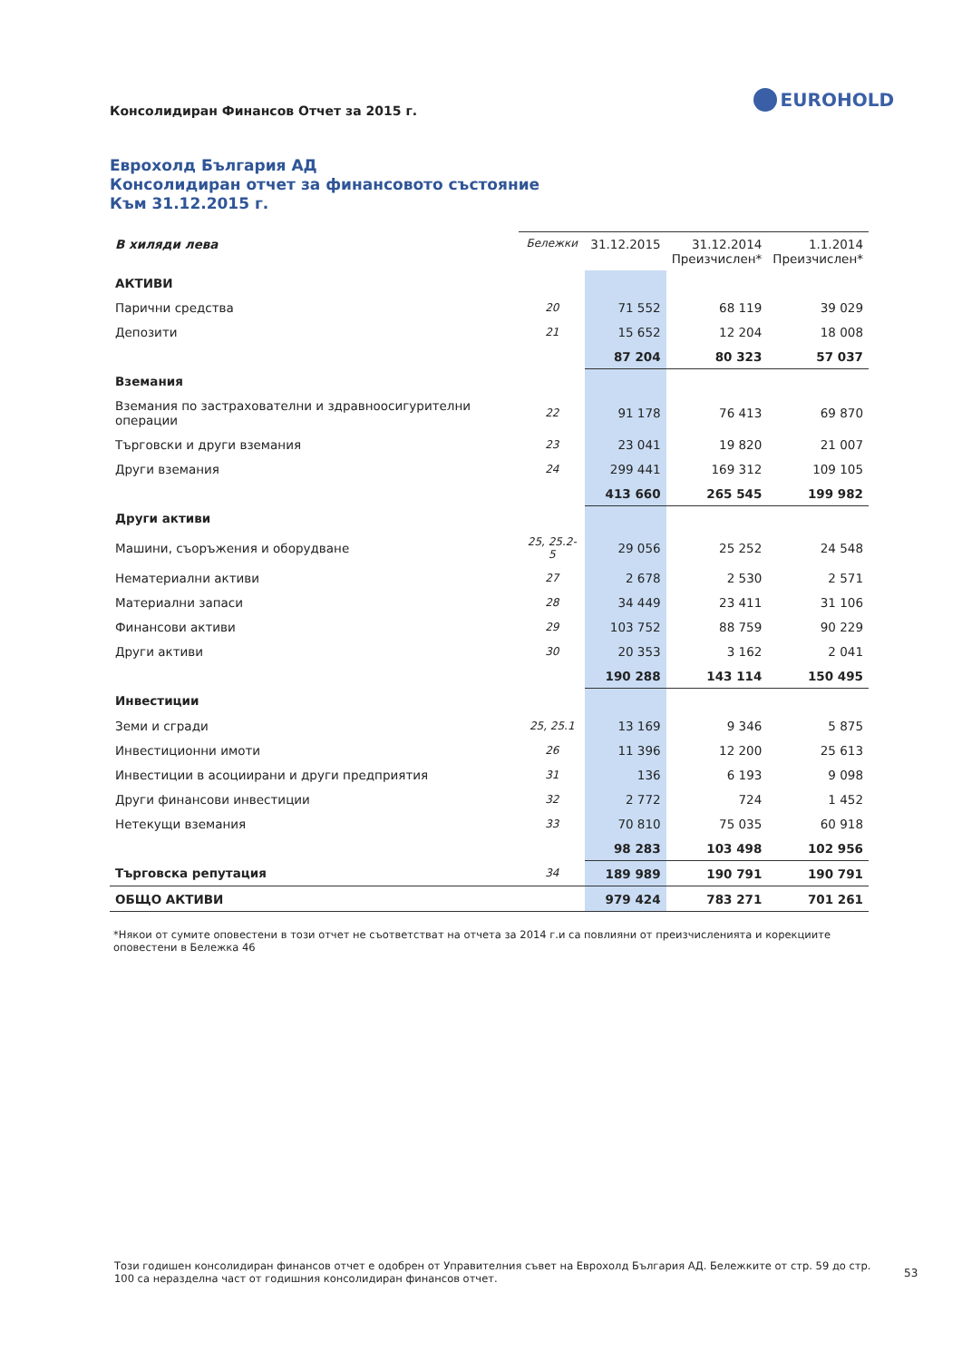Консолидиран Финансов Отчет за 2015 г.
EUROHOLD
Еврохолд България АД
Консолидиран отчет за финансовото състояние
Към 31.12.2015 г.
| В хиляди лева | Бележки | 31.12.2015 | 31.12.2014 Преизчислен* | 1.1.2014 Преизчислен* |
| --- | --- | --- | --- | --- |
| АКТИВИ | | | | |
| Парични средства | 20 | 71 552 | 68 119 | 39 029 |
| Депозити | 21 | 15 652 | 12 204 | 18 008 |
| | | 87 204 | 80 323 | 57 037 |
| Вземания | | | | |
| Вземания по застрахователни и здравноосигурителни операции | 22 | 91 178 | 76 413 | 69 870 |
| Търговски и други вземания | 23 | 23 041 | 19 820 | 21 007 |
| Други вземания | 24 | 299 441 | 169 312 | 109 105 |
| | | 413 660 | 265 545 | 199 982 |
| Други активи | | | | |
| Машини, съоръжения и оборудване | 25, 25.2-5 | 29 056 | 25 252 | 24 548 |
| Нематериални активи | 27 | 2 678 | 2 530 | 2 571 |
| Материални запаси | 28 | 34 449 | 23 411 | 31 106 |
| Финансови активи | 29 | 103 752 | 88 759 | 90 229 |
| Други активи | 30 | 20 353 | 3 162 | 2 041 |
| | | 190 288 | 143 114 | 150 495 |
| Инвестиции | | | | |
| Земи и сгради | 25, 25.1 | 13 169 | 9 346 | 5 875 |
| Инвестиционни имоти | 26 | 11 396 | 12 200 | 25 613 |
| Инвестиции в асоциирани и други предприятия | 31 | 136 | 6 193 | 9 098 |
| Други финансови инвестиции | 32 | 2 772 | 724 | 1 452 |
| Нетекущи вземания | 33 | 70 810 | 75 035 | 60 918 |
| | | 98 283 | 103 498 | 102 956 |
| Търговска репутация | 34 | 189 989 | 190 791 | 190 791 |
| ОБЩО АКТИВИ | | 979 424 | 783 271 | 701 261 |
*Някои от сумите оповестени в този отчет не съответстват на отчета за 2014 г.и са повлияни от преизчисленията и корекциите оповестени в Бележка 46
Този годишен консолидиран финансов отчет е одобрен от Управителния съвет на Еврохолд България АД. Бележките от стр. 59 до стр. 100 са неразделна част от годишния консолидиран финансов отчет.
53